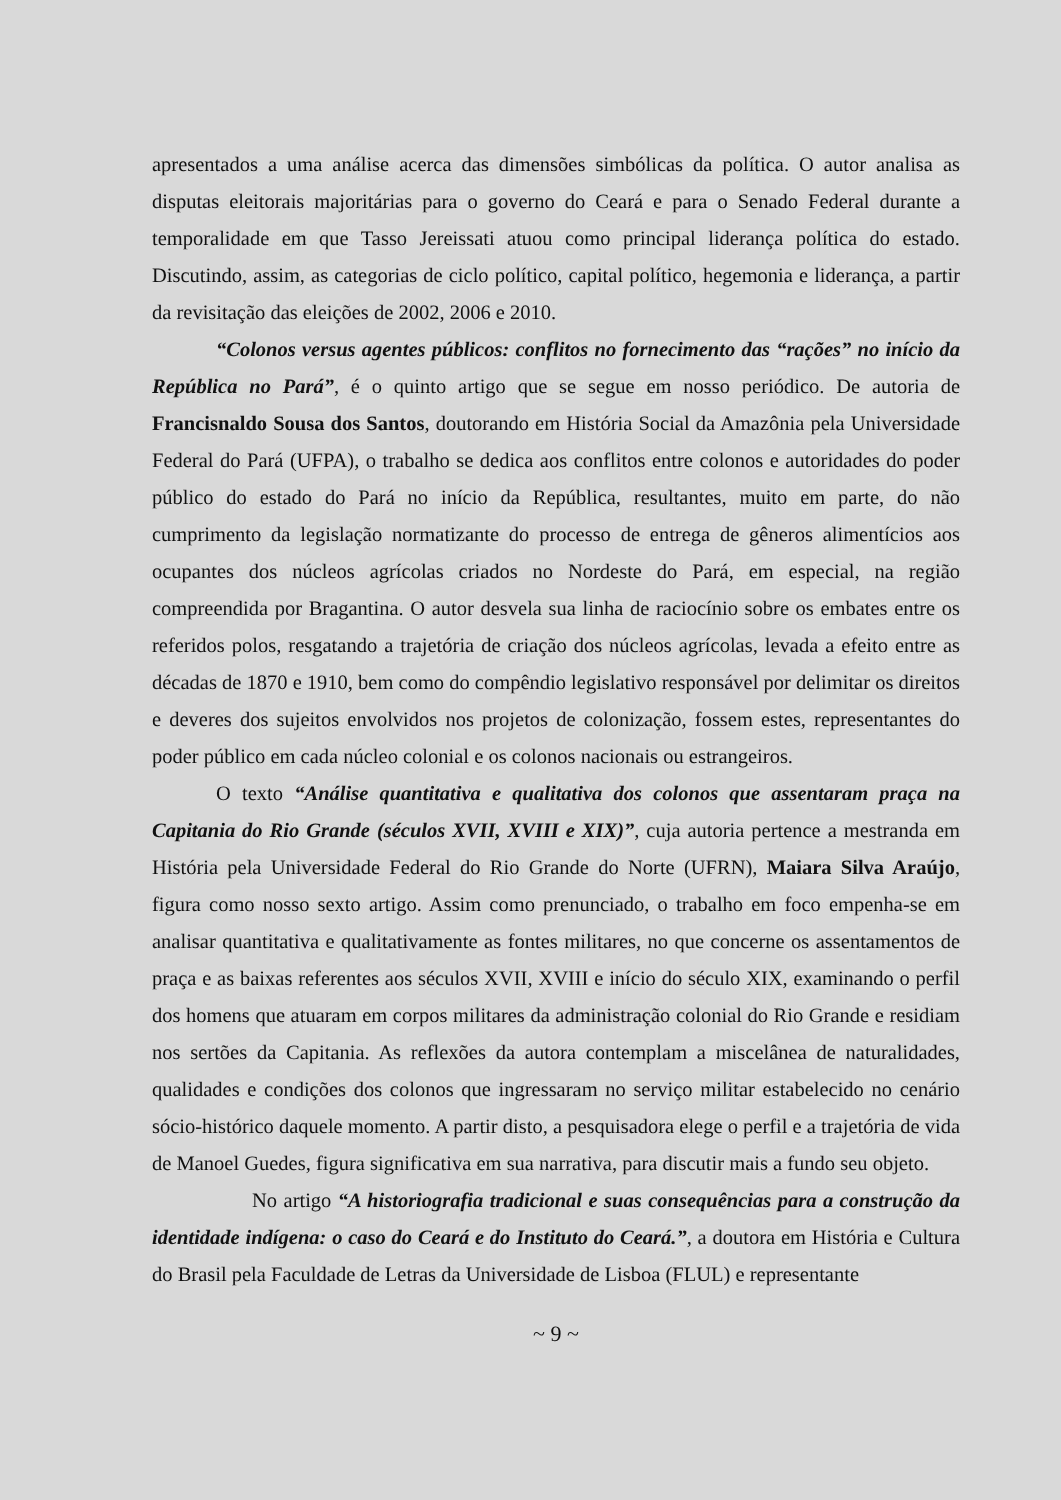apresentados a uma análise acerca das dimensões simbólicas da política. O autor analisa as disputas eleitorais majoritárias para o governo do Ceará e para o Senado Federal durante a temporalidade em que Tasso Jereissati atuou como principal liderança política do estado. Discutindo, assim, as categorias de ciclo político, capital político, hegemonia e liderança, a partir da revisitação das eleições de 2002, 2006 e 2010.
“Colonos versus agentes públicos: conflitos no fornecimento das “rações” no início da República no Pará”, é o quinto artigo que se segue em nosso periódico. De autoria de Francisnaldo Sousa dos Santos, doutorando em História Social da Amazônia pela Universidade Federal do Pará (UFPA), o trabalho se dedica aos conflitos entre colonos e autoridades do poder público do estado do Pará no início da República, resultantes, muito em parte, do não cumprimento da legislação normatizante do processo de entrega de gêneros alimentícios aos ocupantes dos núcleos agrícolas criados no Nordeste do Pará, em especial, na região compreendida por Bragantina. O autor desvela sua linha de raciocínio sobre os embates entre os referidos polos, resgatando a trajetória de criação dos núcleos agrícolas, levada a efeito entre as décadas de 1870 e 1910, bem como do compêndio legislativo responsável por delimitar os direitos e deveres dos sujeitos envolvidos nos projetos de colonização, fossem estes, representantes do poder público em cada núcleo colonial e os colonos nacionais ou estrangeiros.
O texto “Análise quantitativa e qualitativa dos colonos que assentaram praça na Capitania do Rio Grande (séculos XVII, XVIII e XIX)”, cuja autoria pertence a mestranda em História pela Universidade Federal do Rio Grande do Norte (UFRN), Maiara Silva Araújo, figura como nosso sexto artigo. Assim como prenunciado, o trabalho em foco empenha-se em analisar quantitativa e qualitativamente as fontes militares, no que concerne os assentamentos de praça e as baixas referentes aos séculos XVII, XVIII e início do século XIX, examinando o perfil dos homens que atuaram em corpos militares da administração colonial do Rio Grande e residiam nos sertões da Capitania. As reflexões da autora contemplam a miscelânea de naturalidades, qualidades e condições dos colonos que ingressaram no serviço militar estabelecido no cenário sócio-histórico daquele momento. A partir disto, a pesquisadora elege o perfil e a trajetória de vida de Manoel Guedes, figura significativa em sua narrativa, para discutir mais a fundo seu objeto.
No artigo “A historiografia tradicional e suas consequências para a construção da identidade indígena: o caso do Ceará e do Instituto do Ceará.”, a doutora em História e Cultura do Brasil pela Faculdade de Letras da Universidade de Lisboa (FLUL) e representante
~ 9 ~